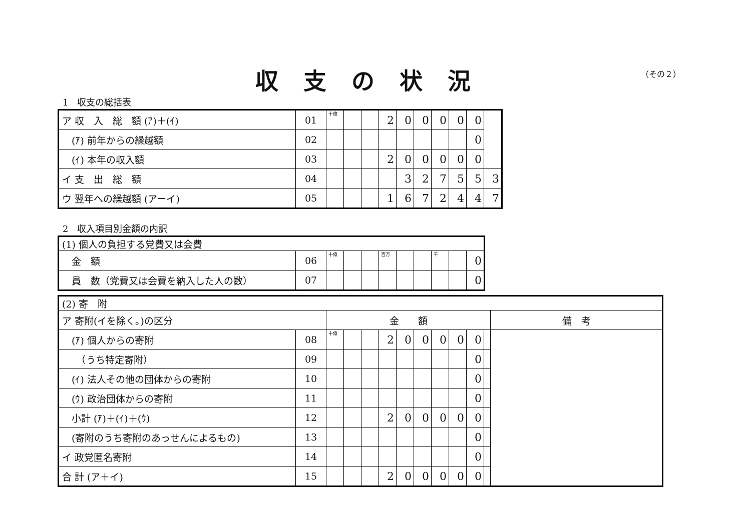収支の状況 （その２）
1　収支の総括表
| ア 収 入 総 額 (ｱ)＋(ｲ) | 01 | 十億 | | | 2 | 0 | 0 | 0 | 0 | 0 | |
| (ｱ) 前年からの繰越額 | 02 | | | | | | | | | 0 | |
| (ｲ) 本年の収入額 | 03 | | | | 2 | 0 | 0 | 0 | 0 | 0 | |
| イ 支 出 総 額 | 04 | | | | | 3 | 2 | 7 | 5 | 5 | 3 |
| ウ 翌年への繰越額 (アーイ) | 05 | | | | 1 | 6 | 7 | 2 | 4 | 4 | 7 |
2　収入項目別金額の内訳
| (1) 個人の負担する党費又は会費 | | | | | | | | | | |
| 金 額 | 06 | 十億 | | | 百万 | | | 千 | | 0 |
| 員 数（党費又は会費を納入した人の数） | 07 | | | | | | | | | 0 |
| (2) 寄 附 | | | | | | | | | | | | |
| ア 寄附(イを除く。)の区分 | | 金 額 | | | | | | | | | | 備 考 |
| (ｱ) 個人からの寄附 | 08 | 十億 | | | 2 | 0 | 0 | 0 | 0 | 0 | | |
| （うち特定寄附） | 09 | | | | | | | | | 0 | | |
| (ｲ) 法人その他の団体からの寄附 | 10 | | | | | | | | | 0 | | |
| (ｳ) 政治団体からの寄附 | 11 | | | | | | | | | 0 | | |
| 小計 (ｱ)＋(ｲ)＋(ｳ) | 12 | | | | 2 | 0 | 0 | 0 | 0 | 0 | | |
| (寄附のうち寄附のあっせんによるもの) | 13 | | | | | | | | | 0 | | |
| イ 政党匿名寄附 | 14 | | | | | | | | | 0 | | |
| 合 計 (ア＋イ) | 15 | | | | 2 | 0 | 0 | 0 | 0 | 0 | | |